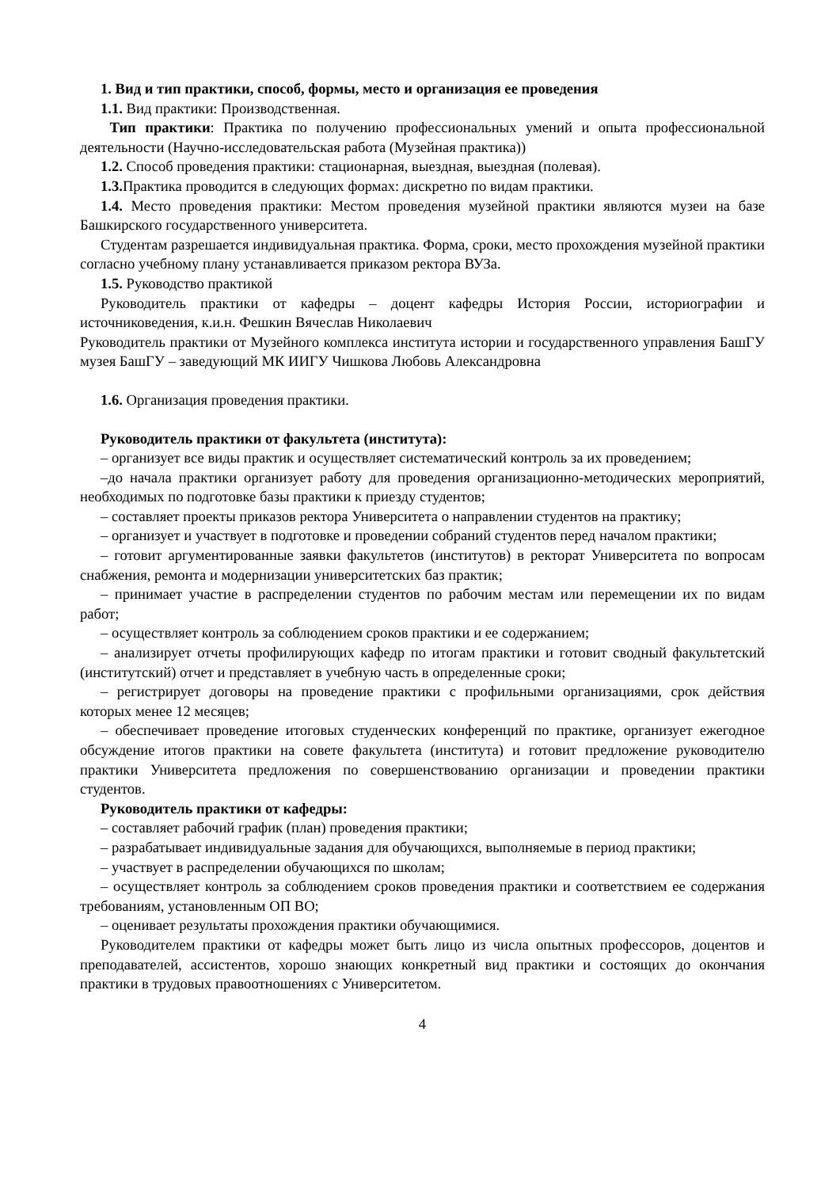1. Вид и тип практики, способ, формы, место и организация ее проведения
1.1. Вид практики: Производственная.
Тип практики: Практика по получению профессиональных умений и опыта профессиональной деятельности (Научно-исследовательская работа (Музейная практика))
1.2. Способ проведения практики: стационарная, выездная, выездная (полевая).
1.3. Практика проводится в следующих формах: дискретно по видам практики.
1.4. Место проведения практики: Местом проведения музейной практики являются музеи на базе Башкирского государственного университета.
Студентам разрешается индивидуальная практика. Форма, сроки, место прохождения музейной практики согласно учебному плану устанавливается приказом ректора ВУЗа.
1.5. Руководство практикой
Руководитель практики от кафедры – доцент кафедры История России, историографии и источниковедения, к.и.н. Фешкин Вячеслав Николаевич
Руководитель практики от Музейного комплекса института истории и государственного управления БашГУ музея БашГУ – заведующий МК ИИГУ Чишкова Любовь Александровна
1.6. Организация проведения практики.
Руководитель практики от факультета (института):
– организует все виды практик и осуществляет систематический контроль за их проведением;
–до начала практики организует работу для проведения организационно-методических мероприятий, необходимых по подготовке базы практики к приезду студентов;
– составляет проекты приказов ректора Университета о направлении студентов на практику;
– организует и участвует в подготовке и проведении собраний студентов перед началом практики;
– готовит аргументированные заявки факультетов (институтов) в ректорат Университета по вопросам снабжения, ремонта и модернизации университетских баз практик;
– принимает участие в распределении студентов по рабочим местам или перемещении их по видам работ;
– осуществляет контроль за соблюдением сроков практики и ее содержанием;
– анализирует отчеты профилирующих кафедр по итогам практики и готовит сводный факультетский (институтский) отчет и представляет в учебную часть в определенные сроки;
– регистрирует договоры на проведение практики с профильными организациями, срок действия которых менее 12 месяцев;
– обеспечивает проведение итоговых студенческих конференций по практике, организует ежегодное обсуждение итогов практики на совете факультета (института) и готовит предложение руководителю практики Университета предложения по совершенствованию организации и проведении практики студентов.
Руководитель практики от кафедры:
– составляет рабочий график (план) проведения практики;
– разрабатывает индивидуальные задания для обучающихся, выполняемые в период практики;
– участвует в распределении обучающихся по школам;
– осуществляет контроль за соблюдением сроков проведения практики и соответствием ее содержания требованиям, установленным ОП ВО;
– оценивает результаты прохождения практики обучающимися.
Руководителем практики от кафедры может быть лицо из числа опытных профессоров, доцентов и преподавателей, ассистентов, хорошо знающих конкретный вид практики и состоящих до окончания практики в трудовых правоотношениях с Университетом.
4